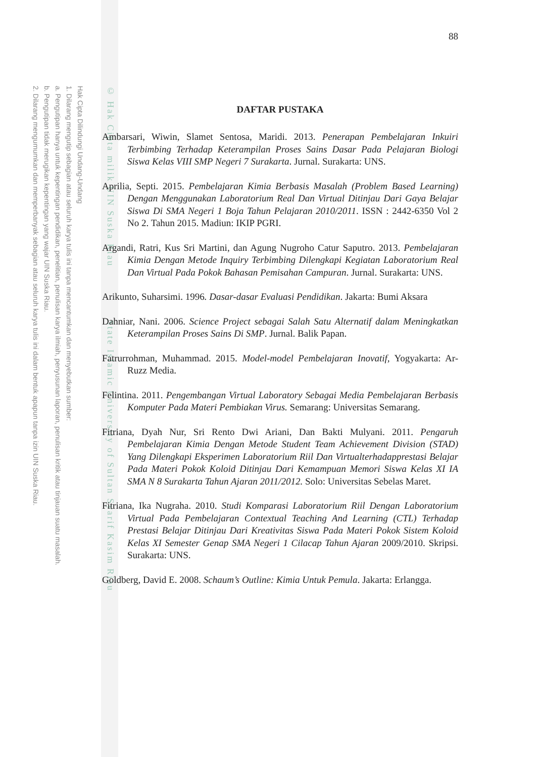Hak Cipta Dilindungi Undang-Undang
1. Dilarang mengutip sebagian atau seluruh karya tulis ini tanpa mencantumkan dan menyebutkan sumber:
a. Pengutipan hanya untuk kepentingan pendidikan, penelitian, penulisan karya ilmiah, penyusunan laporan, penulisan kritik atau tinjauan suatu masalah.
b. Pengutipan tidak merugikan kepentingan yang wajar UIN Suska Riau.
2. Dilarang mengumumkan dan memperbanyak sebagian atau seluruh karya tulis ini dalam bentuk apapun tanpa izin UIN Suska Riau.
© Hak Cipta milik UIN Suska Riau State Islamic University of Sultan Syarif Kasim Riau
88
DAFTAR PUSTAKA
Ambarsari, Wiwin, Slamet Sentosa, Maridi. 2013. Penerapan Pembelajaran Inkuiri Terbimbing Terhadap Keterampilan Proses Sains Dasar Pada Pelajaran Biologi Siswa Kelas VIII SMP Negeri 7 Surakarta. Jurnal. Surakarta: UNS.
Aprilia, Septi. 2015. Pembelajaran Kimia Berbasis Masalah (Problem Based Learning) Dengan Menggunakan Laboratorium Real Dan Virtual Ditinjau Dari Gaya Belajar Siswa Di SMA Negeri 1 Boja Tahun Pelajaran 2010/2011. ISSN : 2442-6350 Vol 2 No 2. Tahun 2015. Madiun: IKIP PGRI.
Argandi, Ratri, Kus Sri Martini, dan Agung Nugroho Catur Saputro. 2013. Pembelajaran Kimia Dengan Metode Inquiry Terbimbing Dilengkapi Kegiatan Laboratorium Real Dan Virtual Pada Pokok Bahasan Pemisahan Campuran. Jurnal. Surakarta: UNS.
Arikunto, Suharsimi. 1996. Dasar-dasar Evaluasi Pendidikan. Jakarta: Bumi Aksara
Dahniar, Nani. 2006. Science Project sebagai Salah Satu Alternatif dalam Meningkatkan Keterampilan Proses Sains Di SMP. Jurnal. Balik Papan.
Fatrurrohman, Muhammad. 2015. Model-model Pembelajaran Inovatif, Yogyakarta: Ar-Ruzz Media.
Felintina. 2011. Pengembangan Virtual Laboratory Sebagai Media Pembelajaran Berbasis Komputer Pada Materi Pembiakan Virus. Semarang: Universitas Semarang.
Fitriana, Dyah Nur, Sri Rento Dwi Ariani, Dan Bakti Mulyani. 2011. Pengaruh Pembelajaran Kimia Dengan Metode Student Team Achievement Division (STAD) Yang Dilengkapi Eksperimen Laboratorium Riil Dan Virtualterhadapprestasi Belajar Pada Materi Pokok Koloid Ditinjau Dari Kemampuan Memori Siswa Kelas XI IA SMA N 8 Surakarta Tahun Ajaran 2011/2012. Solo: Universitas Sebelas Maret.
Fitriana, Ika Nugraha. 2010. Studi Komparasi Laboratorium Riil Dengan Laboratorium Virtual Pada Pembelajaran Contextual Teaching And Learning (CTL) Terhadap Prestasi Belajar Ditinjau Dari Kreativitas Siswa Pada Materi Pokok Sistem Koloid Kelas XI Semester Genap SMA Negeri 1 Cilacap Tahun Ajaran 2009/2010. Skripsi. Surakarta: UNS.
Goldberg, David E. 2008. Schaum’s Outline: Kimia Untuk Pemula. Jakarta: Erlangga.